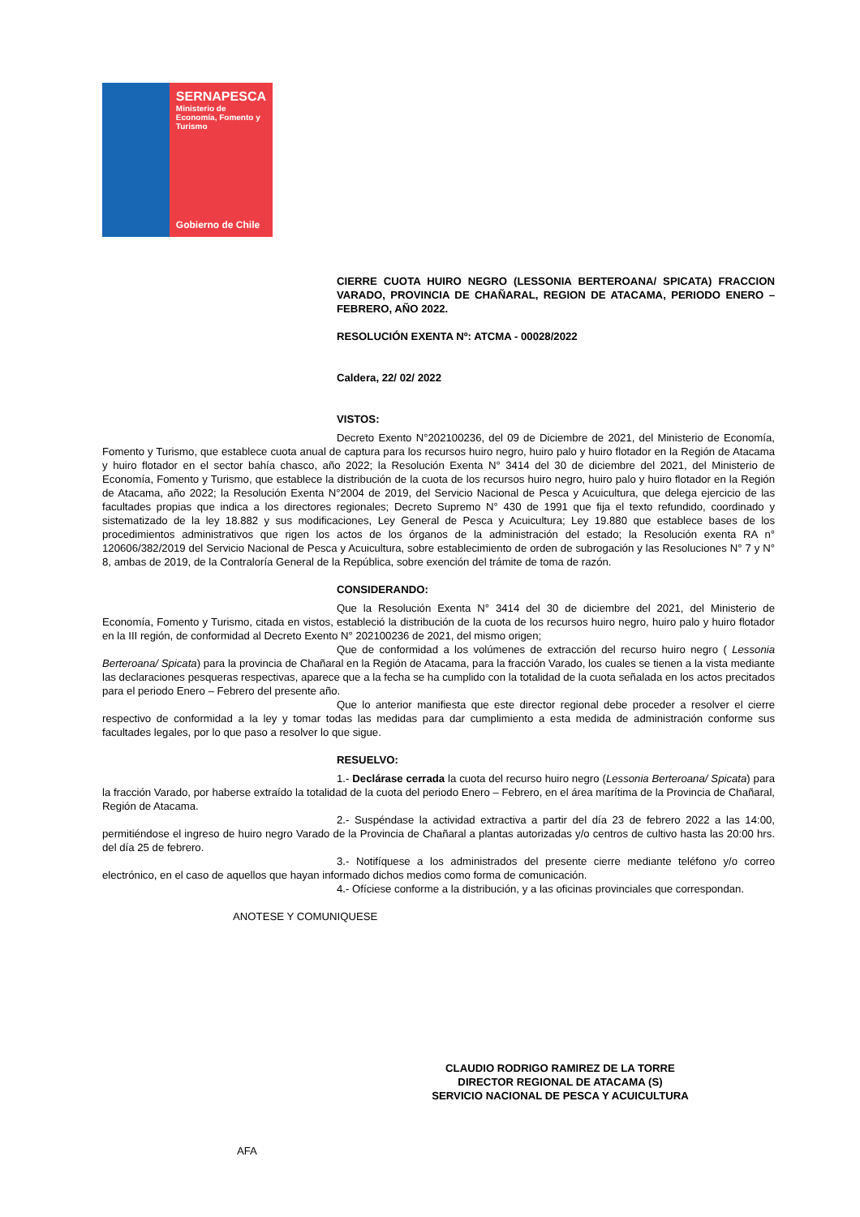SERNAPESCA
Ministerio de
Economía, Fomento y
Turismo
Gobierno de Chile
CIERRE CUOTA HUIRO NEGRO (LESSONIA BERTEROANA/ SPICATA) FRACCION VARADO, PROVINCIA DE CHAÑARAL, REGION DE ATACAMA, PERIODO ENERO – FEBRERO, AÑO 2022.
RESOLUCIÓN EXENTA Nº: ATCMA - 00028/2022
Caldera, 22/ 02/ 2022
VISTOS:
Decreto Exento N°202100236, del 09 de Diciembre de 2021, del Ministerio de Economía, Fomento y Turismo, que establece cuota anual de captura para los recursos huiro negro, huiro palo y huiro flotador en la Región de Atacama y huiro flotador en el sector bahía chasco, año 2022; la Resolución Exenta N° 3414 del 30 de diciembre del 2021, del Ministerio de Economía, Fomento y Turismo, que establece la distribución de la cuota de los recursos huiro negro, huiro palo y huiro flotador en la Región de Atacama, año 2022; la Resolución Exenta N°2004 de 2019, del Servicio Nacional de Pesca y Acuicultura, que delega ejercicio de las facultades propias que indica a los directores regionales; Decreto Supremo N° 430 de 1991 que fija el texto refundido, coordinado y sistematizado de la ley 18.882 y sus modificaciones, Ley General de Pesca y Acuicultura; Ley 19.880 que establece bases de los procedimientos administrativos que rigen los actos de los órganos de la administración del estado; la Resolución exenta RA n° 120606/382/2019 del Servicio Nacional de Pesca y Acuicultura, sobre establecimiento de orden de subrogación y las Resoluciones N° 7 y N° 8, ambas de 2019, de la Contraloría General de la República, sobre exención del trámite de toma de razón.
CONSIDERANDO:
Que la Resolución Exenta N° 3414 del 30 de diciembre del 2021, del Ministerio de Economía, Fomento y Turismo, citada en vistos, estableció la distribución de la cuota de los recursos huiro negro, huiro palo y huiro flotador en la III región, de conformidad al Decreto Exento N° 202100236 de 2021, del mismo origen;
Que de conformidad a los volúmenes de extracción del recurso huiro negro ( Lessonia Berteroana/ Spicata) para la provincia de Chañaral en la Región de Atacama, para la fracción Varado, los cuales se tienen a la vista mediante las declaraciones pesqueras respectivas, aparece que a la fecha se ha cumplido con la totalidad de la cuota señalada en los actos precitados para el periodo Enero – Febrero del presente año.
Que lo anterior manifiesta que este director regional debe proceder a resolver el cierre respectivo de conformidad a la ley y tomar todas las medidas para dar cumplimiento a esta medida de administración conforme sus facultades legales, por lo que paso a resolver lo que sigue.
RESUELVO:
1.- Declárase cerrada la cuota del recurso huiro negro (Lessonia Berteroana/ Spicata) para la fracción Varado, por haberse extraído la totalidad de la cuota del periodo Enero – Febrero, en el área marítima de la Provincia de Chañaral, Región de Atacama.
2.- Suspéndase la actividad extractiva a partir del día 23 de febrero 2022 a las 14:00, permitiéndose el ingreso de huiro negro Varado de la Provincia de Chañaral a plantas autorizadas y/o centros de cultivo hasta las 20:00 hrs. del día 25 de febrero.
3.- Notifíquese a los administrados del presente cierre mediante teléfono y/o correo electrónico, en el caso de aquellos que hayan informado dichos medios como forma de comunicación.
4.- Ofíciese conforme a la distribución, y a las oficinas provinciales que correspondan.
ANOTESE Y COMUNIQUESE
CLAUDIO RODRIGO RAMIREZ DE LA TORRE
DIRECTOR REGIONAL DE ATACAMA (S)
SERVICIO NACIONAL DE PESCA Y ACUICULTURA
AFA